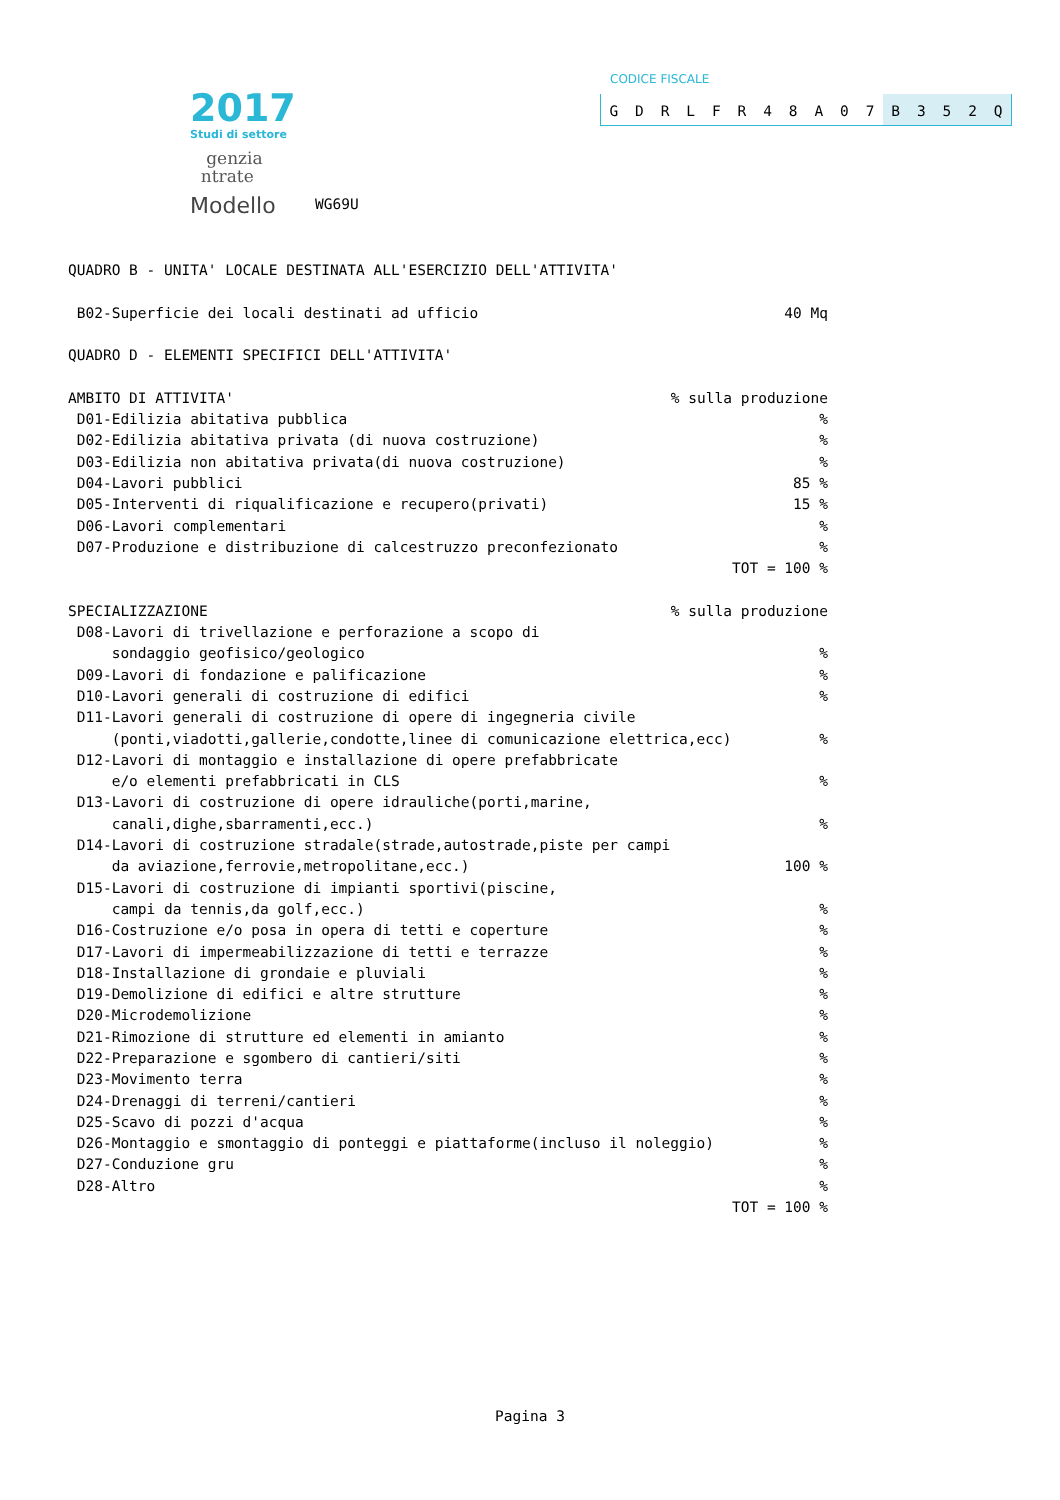2017
Studi di settore
genzia
ntrate
Modello
WG69U
CODICE FISCALE
GDRLFR 48 A 07 B 352 Q
QUADRO B - UNITA' LOCALE DESTINATA ALL'ESERCIZIO DELL'ATTIVITA'
B02-Superficie dei locali destinati ad ufficio 40 Mq
QUADRO D - ELEMENTI SPECIFICI DELL'ATTIVITA'
AMBITO DI ATTIVITA'% sulla produzione
D01-Edilizia abitativa pubblica%
D02-Edilizia abitativa privata (di nuova costruzione)%
D03-Edilizia non abitativa privata(di nuova costruzione)%
D04-Lavori pubblici 85 %
D05-Interventi di riqualificazione e recupero(privati) 15 %
D06-Lavori complementari%
D07-Produzione e distribuzione di calcestruzzo preconfezionato%
TOT = 100 %
SPECIALIZZAZIONE% sulla produzione
D08-Lavori di trivellazione e perforazione a scopo di
sondaggio geofisico/geologico%
D09-Lavori di fondazione e palificazione%
D10-Lavori generali di costruzione di edifici%
D11-Lavori generali di costruzione di opere di ingegneria civile
(ponti,viadotti,gallerie,condotte,linee di comunicazione elettrica,ecc)%
D12-Lavori di montaggio e installazione di opere prefabbricate
e/o elementi prefabbricati in CLS%
D13-Lavori di costruzione di opere idrauliche(porti,marine,
canali,dighe,sbarramenti,ecc.)%
D14-Lavori di costruzione stradale(strade,autostrade,piste per campi
da aviazione,ferrovie,metropolitane,ecc.) 100 %
D15-Lavori di costruzione di impianti sportivi(piscine,
campi da tennis,da golf,ecc.)%
D16-Costruzione e/o posa in opera di tetti e coperture%
D17-Lavori di impermeabilizzazione di tetti e terrazze%
D18-Installazione di grondaie e pluviali%
D19-Demolizione di edifici e altre strutture%
D20-Microdemolizione%
D21-Rimozione di strutture ed elementi in amianto%
D22-Preparazione e sgombero di cantieri/siti%
D23-Movimento terra%
D24-Drenaggi di terreni/cantieri%
D25-Scavo di pozzi d'acqua%
D26-Montaggio e smontaggio di ponteggi e piattaforme(incluso il noleggio)%
D27-Conduzione gru%
D28-Altro%
TOT = 100 %
Pagina 3